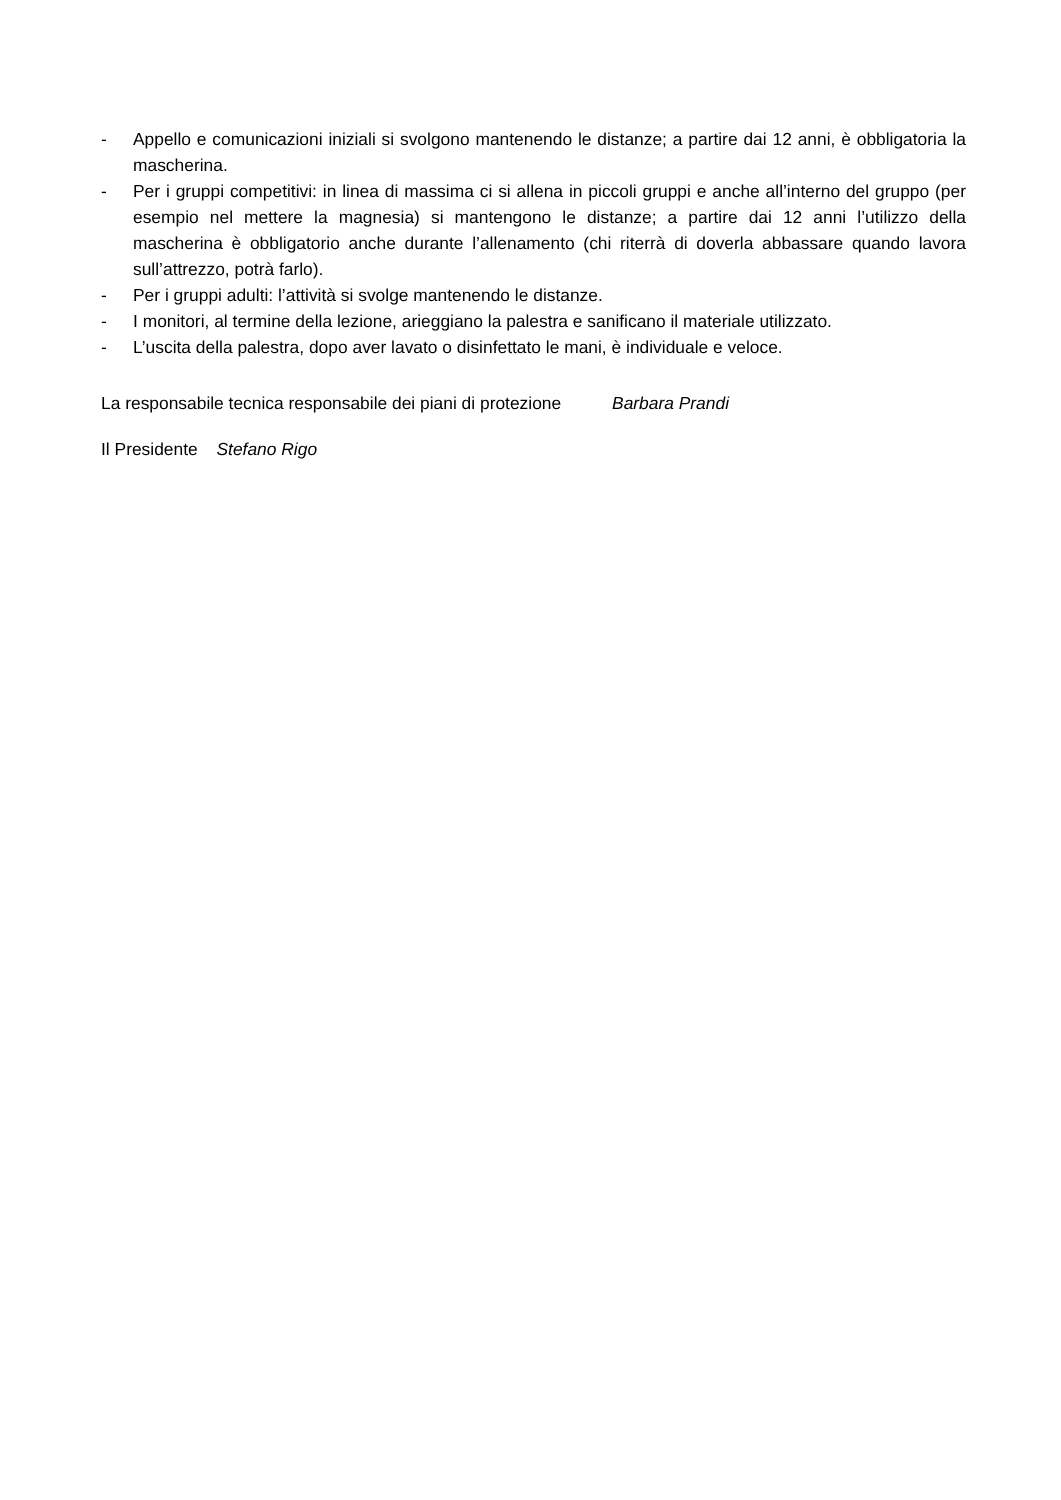- Appello e comunicazioni iniziali si svolgono mantenendo le distanze; a partire dai 12 anni, è obbligatoria la mascherina.
- Per i gruppi competitivi: in linea di massima ci si allena in piccoli gruppi e anche all’interno del gruppo (per esempio nel mettere la magnesia) si mantengono le distanze; a partire dai 12 anni l’utilizzo della mascherina è obbligatorio anche durante l’allenamento (chi riterrà di doverla abbassare quando lavora sull’attrezzo, potrà farlo).
- Per i gruppi adulti: l’attività si svolge mantenendo le distanze.
- I monitori, al termine della lezione, arieggiano la palestra e sanificano il materiale utilizzato.
- L’uscita della palestra, dopo aver lavato o disinfettato le mani, è individuale e veloce.
La responsabile tecnica responsabile dei piani di protezione Barbara Prandi
Il Presidente Stefano Rigo